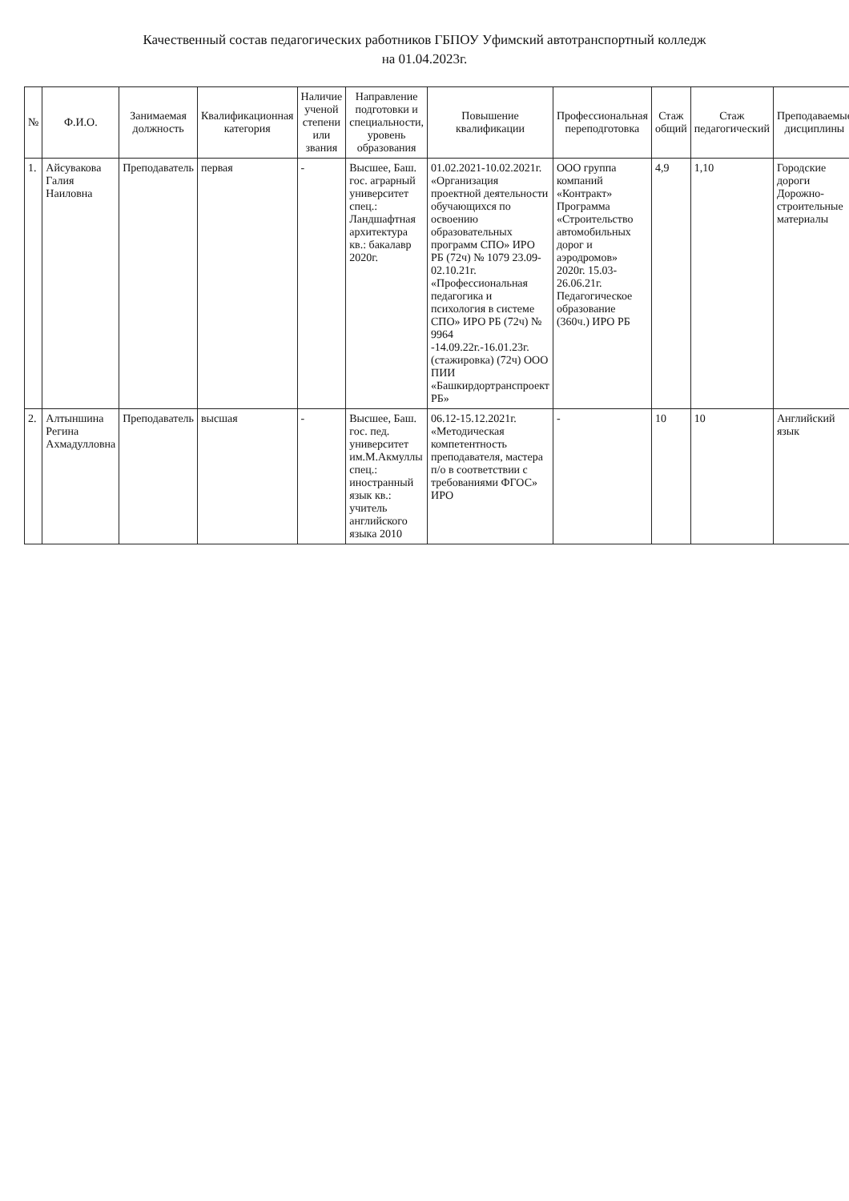Качественный состав педагогических работников ГБПОУ Уфимский автотранспортный колледж
на 01.04.2023г.
| № | Ф.И.О. | Занимаемая должность | Квалификационная категория | Наличие ученой степени или звания | Направление подготовки и специальности, уровень образования | Повышение квалификации | Профессиональная переподготовка | Стаж общий | Стаж педагогический | Преподаваемые дисциплины |
| --- | --- | --- | --- | --- | --- | --- | --- | --- | --- | --- |
| 1. | Айсувакова Галия Наиловна | Преподаватель | первая | - | Высшее, Баш. гос. аграрный университет спец.: Ландшафтная архитектура кв.: бакалавр 2020г. | 01.02.2021-10.02.2021г. «Организация проектной деятельности обучающихся по освоению образовательных программ СПО» ИРО РБ (72ч) № 1079 23.09-02.10.21г. «Профессиональная педагогика и психология в системе СПО» ИРО РБ (72ч) № 9964 -14.09.22г.-16.01.23г. (стажировка) (72ч) ООО ПИИ «Башкирдортранспроект РБ» | ООО группа компаний «Контракт» Программа «Строительство автомобильных дорог и аэродромов» 2020г. 15.03-26.06.21г. Педагогическое образование (360ч.) ИРО РБ | 4,9 | 1,10 | Городские дороги Дорожно-строительные материалы |
| 2. | Алтыншина Регина Ахмадулловна | Преподаватель | высшая | - | Высшее, Баш. гос. пед. университет им.М.Акмуллы спец.: иностранный язык кв.: учитель английского языка 2010 | 06.12-15.12.2021г. «Методическая компетентность преподавателя, мастера п/о в соответствии с требованиями ФГОС» ИРО | - | 10 | 10 | Английский язык |